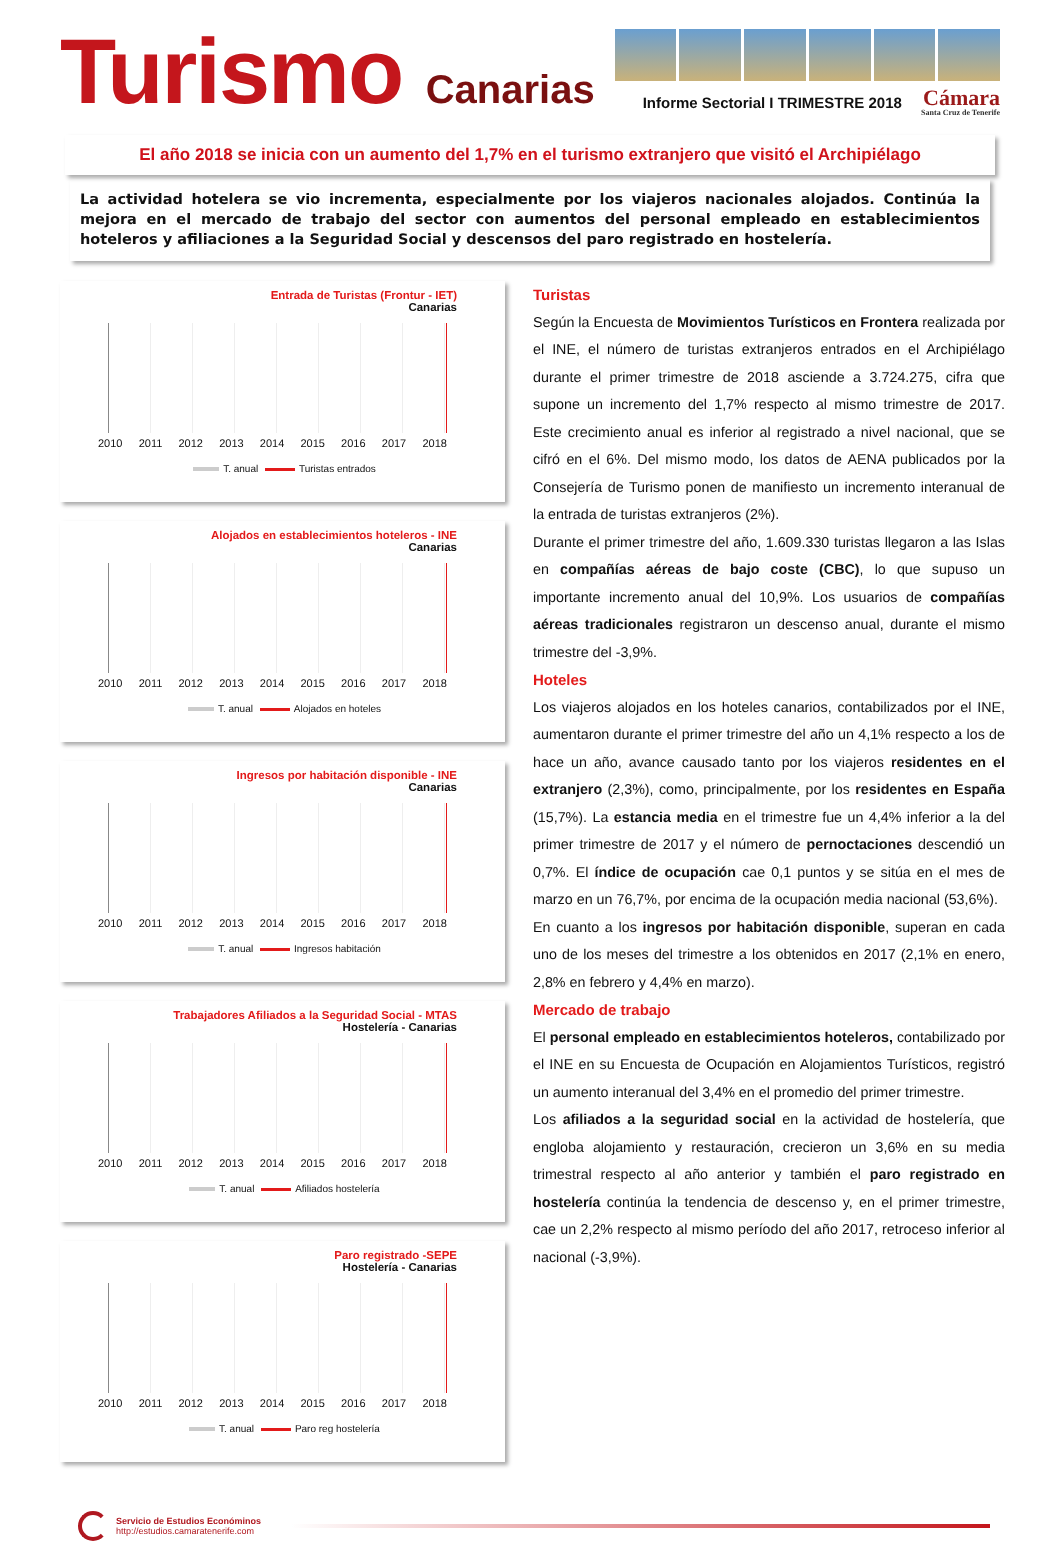Turismo Canarias
Informe Sectorial I TRIMESTRE 2018
Cámara
Santa Cruz de Tenerife
El año 2018 se inicia con un aumento del 1,7% en el turismo extranjero que visitó el Archipiélago
La actividad hotelera se vio incrementa, especialmente por los viajeros nacionales alojados. Continúa la mejora en el mercado de trabajo del sector con aumentos del personal empleado en establecimientos hoteleros y afiliaciones a la Seguridad Social y descensos del paro registrado en hostelería.
Entrada de Turistas (Frontur - IET)
Canarias
2010 2011 2012 2013 2014 2015 2016 2017 2018
T. anual Turistas entrados
Alojados en establecimientos hoteleros - INE
Canarias
2010 2011 2012 2013 2014 2015 2016 2017 2018
T. anual Alojados en hoteles
Ingresos por habitación disponible - INE
Canarias
2010 2011 2012 2013 2014 2015 2016 2017 2018
T. anual Ingresos habitación
Trabajadores Afiliados a la Seguridad Social - MTAS
Hostelería - Canarias
2010 2011 2012 2013 2014 2015 2016 2017 2018
T. anual Afiliados hostelería
Paro registrado -SEPE
Hostelería - Canarias
2010 2011 2012 2013 2014 2015 2016 2017 2018
T. anual Paro reg hostelería
Turistas
Según la Encuesta de Movimientos Turísticos en Frontera realizada por el INE, el número de turistas extranjeros entrados en el Archipiélago durante el primer trimestre de 2018 asciende a 3.724.275, cifra que supone un incremento del 1,7% respecto al mismo trimestre de 2017. Este crecimiento anual es inferior al registrado a nivel nacional, que se cifró en el 6%. Del mismo modo, los datos de AENA publicados por la Consejería de Turismo ponen de manifiesto un incremento interanual de la entrada de turistas extranjeros (2%).
Durante el primer trimestre del año, 1.609.330 turistas llegaron a las Islas en compañías aéreas de bajo coste (CBC), lo que supuso un importante incremento anual del 10,9%. Los usuarios de compañías aéreas tradicionales registraron un descenso anual, durante el mismo trimestre del -3,9%.
Hoteles
Los viajeros alojados en los hoteles canarios, contabilizados por el INE, aumentaron durante el primer trimestre del año un 4,1% respecto a los de hace un año, avance causado tanto por los viajeros residentes en el extranjero (2,3%), como, principalmente, por los residentes en España (15,7%). La estancia media en el trimestre fue un 4,4% inferior a la del primer trimestre de 2017 y el número de pernoctaciones descendió un 0,7%. El índice de ocupación cae 0,1 puntos y se sitúa en el mes de marzo en un 76,7%, por encima de la ocupación media nacional (53,6%).
En cuanto a los ingresos por habitación disponible, superan en cada uno de los meses del trimestre a los obtenidos en 2017 (2,1% en enero, 2,8% en febrero y 4,4% en marzo).
Mercado de trabajo
El personal empleado en establecimientos hoteleros, contabilizado por el INE en su Encuesta de Ocupación en Alojamientos Turísticos, registró un aumento interanual del 3,4% en el promedio del primer trimestre.
Los afiliados a la seguridad social en la actividad de hostelería, que engloba alojamiento y restauración, crecieron un 3,6% en su media trimestral respecto al año anterior y también el paro registrado en hostelería continúa la tendencia de descenso y, en el primer trimestre, cae un 2,2% respecto al mismo período del año 2017, retroceso inferior al nacional (-3,9%).
Servicio de Estudios Económinos
http://estudios.camaratenerife.com